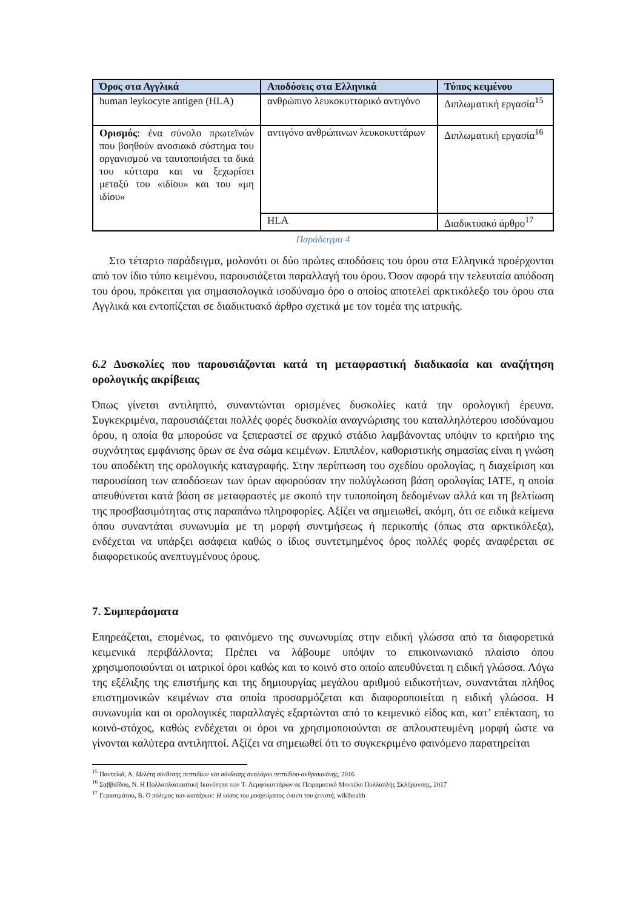| Όρος στα Αγγλικά | Αποδόσεις στα Ελληνικά | Τύπος κειμένου |
| --- | --- | --- |
| human leykocyte antigen (HLA) | ανθρώπινο λευκοκυτταρικό αντιγόνο | Διπλωματική εργασία<sup>15</sup> |
| Ορισμός : ένα σύνολο πρωτεϊνών που βοηθούν ανοσιακό σύστημα του οργανισμού να ταυτοποιήσει τα δικά του κύτταρα και να ξεχωρίσει μεταξύ του «ιδίου» και του «μη ιδίου» | αντιγόνο ανθρώπινων λευκοκυττάρων | Διπλωματική εργασία<sup>16</sup> |
| | HLA | Διαδικτυακό άρθρο<sup>17</sup> |
Παράδειγμα 4
Στο τέταρτο παράδειγμα, μολονότι οι δύο πρώτες αποδόσεις του όρου στα Ελληνικά προέρχονται από τον ίδιο τύπο κειμένου, παρουσιάζεται παραλλαγή του όρου. Όσον αφορά την τελευταία απόδοση του όρου, πρόκειται για σημασιολογικά ισοδύναμο όρο ο οποίος αποτελεί αρκτικόλεξο του όρου στα Αγγλικά και εντοπίζεται σε διαδικτυακό άρθρο σχετικά με τον τομέα της ιατρικής.
6.2 Δυσκολίες που παρουσιάζονται κατά τη μεταφραστική διαδικασία και αναζήτηση ορολογικής ακρίβειας
Όπως γίνεται αντιληπτό, συναντώνται ορισμένες δυσκολίες κατά την ορολογική έρευνα. Συγκεκριμένα, παρουσιάζεται πολλές φορές δυσκολία αναγνώρισης του καταλληλότερου ισοδύναμου όρου, η οποία θα μπορούσε να ξεπεραστεί σε αρχικό στάδιο λαμβάνοντας υπόψιν το κριτήριο της συχνότητας εμφάνισης όρων σε ένα σώμα κειμένων. Επιπλέον, καθοριστικής σημασίας είναι η γνώση του αποδέκτη της ορολογικής καταγραφής. Στην περίπτωση του σχεδίου ορολογίας, η διαχείριση και παρουσίαση των αποδόσεων των όρων αφορούσαν την πολύγλωσση βάση ορολογίας IATE, η οποία απευθύνεται κατά βάση σε μεταφραστές με σκοπό την τυποποίηση δεδομένων αλλά και τη βελτίωση της προσβασιμότητας στις παραπάνω πληροφορίες. Αξίζει να σημειωθεί, ακόμη, ότι σε ειδικά κείμενα όπου συναντάται συνωνυμία με τη μορφή συντμήσεως ή περικοπής (όπως στα αρκτικόλεξα), ενδέχεται να υπάρξει ασάφεια καθώς ο ίδιος συντετμημένος όρος πολλές φορές αναφέρεται σε διαφορετικούς ανεπτυγμένους όρους.
7. Συμπεράσματα
Επηρεάζεται, επομένως, το φαινόμενο της συνωνυμίας στην ειδική γλώσσα από τα διαφορετικά κειμενικά περιβάλλοντα; Πρέπει να λάβουμε υπόψιν το επικοινωνιακό πλαίσιο όπου χρησιμοποιούνται οι ιατρικοί όροι καθώς και το κοινό στο οποίο απευθύνεται η ειδική γλώσσα. Λόγω της εξέλιξης της επιστήμης και της δημιουργίας μεγάλου αριθμού ειδικοτήτων, συναντάται πλήθος επιστημονικών κειμένων στα οποία προσαρμόζεται και διαφοροποιείται η ειδική γλώσσα. Η συνωνυμία και οι ορολογικές παραλλαγές εξαρτώνται από το κειμενικό είδος και, κατ’ επέκταση, το κοινό-στόχος, καθώς ενδέχεται οι όροι να χρησιμοποιούνται σε απλουστευμένη μορφή ώστε να γίνονται καλύτερα αντιληπτοί. Αξίζει να σημειωθεί ότι το συγκεκριμένο φαινόμενο παρατηρείται
<sup>15</sup> Παντελιά, Α. Μελέτη σύνθεσης πεπτιδίων και σύνθεσης αναλόγου πεπτιδίου-ανθρακινόνης, 2016
<sup>16</sup> Σαββαΐδου, Ν. Η Πολλαπλασιαστική Ικανότητα των Τ- Λεμφοκυττάρων σε Πειραματικό Μοντέλο Πολλαπλής Σκλήρυνσης, 2017
<sup>17</sup> Γερασιμάτου, Β. Ο πόλεμος των κυττάρων: Η νόσος του μοσχεύματος έναντι του ξενιστή, wikihealth